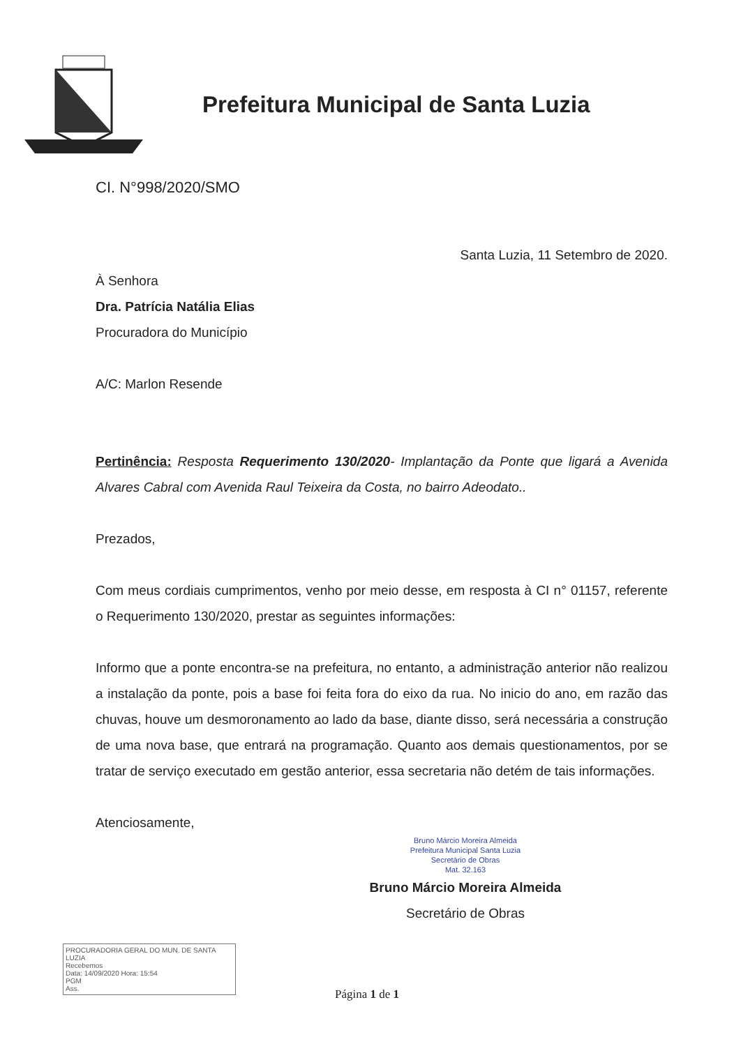Prefeitura Municipal de Santa Luzia
CI. N°998/2020/SMO
Santa Luzia, 11 Setembro de 2020.
À Senhora
Dra. Patrícia Natália Elias
Procuradora do Município
A/C: Marlon Resende
Pertinência: Resposta Requerimento 130/2020- Implantação da Ponte que ligará a Avenida Alvares Cabral com Avenida Raul Teixeira da Costa, no bairro Adeodato..
Prezados,
Com meus cordiais cumprimentos, venho por meio desse, em resposta à CI n° 01157, referente o Requerimento 130/2020, prestar as seguintes informações:
Informo que a ponte encontra-se na prefeitura, no entanto, a administração anterior não realizou a instalação da ponte, pois a base foi feita fora do eixo da rua. No inicio do ano, em razão das chuvas, houve um desmoronamento ao lado da base, diante disso, será necessária a construção de uma nova base, que entrará na programação. Quanto aos demais questionamentos, por se tratar de serviço executado em gestão anterior, essa secretaria não detém de tais informações.
Atenciosamente,
Bruno Márcio Moreira Almeida
Prefeitura Municipal Santa Luzia
Secretário de Obras
Mat. 32.163
Bruno Márcio Moreira Almeida
Secretário de Obras
PROCURADORIA GERAL DO MUN. DE SANTA LUZIA
Recebemos
Data: 14/09/2020 Hora: 15:54
PGM
Ass.
Página 1 de 1